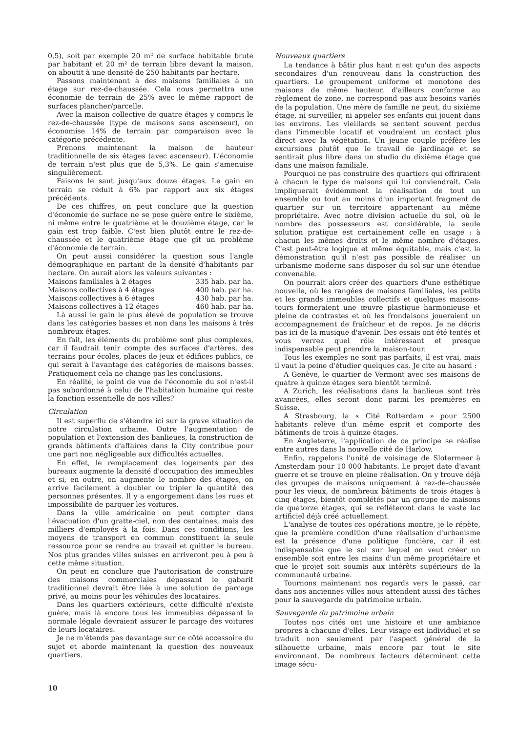0,5), soit par exemple 20 m² de surface habitable brute par habitant et 20 m² de terrain libre devant la maison, on aboutit à une densité de 250 habitants par hectare.
Passons maintenant à des maisons familiales à un étage sur rez-de-chaussée. Cela nous permettra une économie de terrain de 25% avec le même rapport de surfaces plancher/parcelle.
Avec la maison collective de quatre étages y compris le rez-de-chaussée (type de maisons sans ascenseur), on économise 14% de terrain par comparaison avec la catégorie précédente.
Prenons maintenant la maison de hauteur traditionnelle de six étages (avec ascenseur). L'économie de terrain n'est plus que de 5,3%. Le gain s'amenuise singulièrement.
Faisons le saut jusqu'aux douze étages. Le gain en terrain se réduit à 6% par rapport aux six étages précédents.
De ces chiffres, on peut conclure que la question d'économie de surface ne se pose guère entre le sixième, ni même entre le quatrième et le douzième étage, car le gain est trop faible. C'est bien plutôt entre le rez-de-chaussée et le quatrième étage que gît un problème d'économie de terrain.
On peut aussi considérer la question sous l'angle démographique en partant de la densité d'habitants par hectare. On aurait alors les valeurs suivantes :
| Maisons familiales à 2 étages | 335 hab. par ha. |
| Maisons collectives à 4 étages | 400 hab. par ha. |
| Maisons collectives à 6 étages | 430 hab. par ha. |
| Maisons collectives à 12 étages | 460 hab. par ha. |
Là aussi le gain le plus élevé de population se trouve dans les catégories basses et non dans les maisons à très nombreux étages.
En fait, les éléments du problème sont plus complexes, car il faudrait tenir compte des surfaces d'artères, des terrains pour écoles, places de jeux et édifices publics, ce qui serait à l'avantage des catégories de maisons basses. Pratiquement cela ne change pas les conclusions.
En réalité, le point de vue de l'économie du sol n'est-il pas subordonné à celui de l'habitation humaine qui reste la fonction essentielle de nos villes?
Circulation
Il est superflu de s'étendre ici sur la grave situation de notre circulation urbaine. Outre l'augmentation de population et l'extension des banlieues, la construction de grands bâtiments d'affaires dans la City contribue pour une part non négligeable aux difficultés actuelles.
En effet, le remplacement des logements par des bureaux augmente la densité d'occupation des immeubles et si, en outre, on augmente le nombre des étages, on arrive facilement à doubler ou tripler la quantité des personnes présentes. Il y a engorgement dans les rues et impossibilité de parquer les voitures.
Dans la ville américaine on peut compter dans l'évacuation d'un gratte-ciel, non des centaines, mais des milliers d'employés à la fois. Dans ces conditions, les moyens de transport en commun constituent la seule ressource pour se rendre au travail et quitter le bureau. Nos plus grandes villes suisses en arriveront peu à peu à cette même situation.
On peut en conclure que l'autorisation de construire des maisons commerciales dépassant le gabarit traditionnel devrait être liée à une solution de parcage privé, au moins pour les véhicules des locataires.
Dans les quartiers extérieurs, cette difficulté n'existe guère, mais là encore tous les immeubles dépassant la normale légale devraient assurer le parcage des voitures de leurs locataires.
Je ne m'étends pas davantage sur ce côté accessoire du sujet et aborde maintenant la question des nouveaux quartiers.
Nouveaux quartiers
La tendance à bâtir plus haut n'est qu'un des aspects secondaires d'un renouveau dans la construction des quartiers. Le groupement uniforme et monotone des maisons de même hauteur, d'ailleurs conforme au règlement de zone, ne correspond pas aux besoins variés de la population. Une mère de famille ne peut, du sixième étage, ni surveiller, ni appeler ses enfants qui jouent dans les environs. Les vieillards se sentent souvent perdus dans l'immeuble locatif et voudraient un contact plus direct avec la végétation. Un jeune couple préfère les excursions plutôt que le travail de jardinage et se sentirait plus libre dans un studio du dixième étage que dans une maison familiale.
Pourquoi ne pas construire des quartiers qui offriraient à chacun le type de maisons qui lui conviendrait. Cela impliquerait évidemment la réalisation de tout un ensemble ou tout au moins d'un important fragment de quartier sur un territoire appartenant au même propriétaire. Avec notre division actuelle du sol, où le nombre des possesseurs est considérable, la seule solution pratique est certainement celle en usage : à chacun les mêmes droits et le même nombre d'étages. C'est peut-être logique et même équitable, mais c'est la démonstration qu'il n'est pas possible de réaliser un urbanisme moderne sans disposer du sol sur une étendue convenable.
On pourrait alors créer des quartiers d'une esthétique nouvelle, où les rangées de maisons familiales, les petits et les grands immeubles collectifs et quelques maisons-tours formeraient une œuvre plastique harmonieuse et pleine de contrastes et où les frondaisons joueraient un accompagnement de fraîcheur et de repos. Je ne décris pas ici de la musique d'avenir. Des essais ont été tentés et vous verrez quel rôle intéressant et presque indispensable peut prendre la maison-tour.
Tous les exemples ne sont pas parfaits, il est vrai, mais il vaut la peine d'étudier quelques cas. Je cite au hasard :
A Genève, le quartier de Vermont avec ses maisons de quatre à quinze étages sera bientôt terminé.
A Zurich, les réalisations dans la banlieue sont très avancées, elles seront donc parmi les premières en Suisse.
A Strasbourg, la « Cité Rotterdam » pour 2500 habitants relève d'un même esprit et comporte des bâtiments de trois à quinze étages.
En Angleterre, l'application de ce principe se réalise entre autres dans la nouvelle cité de Harlow.
Enfin, rappelons l'unité de voisinage de Slotermeer à Amsterdam pour 10 000 habitants. Le projet date d'avant guerre et se trouve en pleine réalisation. On y trouve déjà des groupes de maisons uniquement à rez-de-chaussée pour les vieux, de nombreux bâtiments de trois étages à cinq étages, bientôt complétés par un groupe de maisons de quatorze étages, qui se refléteront dans le vaste lac artificiel déjà créé actuellement.
L'analyse de toutes ces opérations montre, je le répète, que la première condition d'une réalisation d'urbanisme est la présence d'une politique foncière, car il est indispensable que le sol sur lequel on veut créer un ensemble soit entre les mains d'un même propriétaire et que le projet soit soumis aux intérêts supérieurs de la communauté urbaine.
Tournons maintenant nos regards vers le passé, car dans nos anciennes villes nous attendent aussi des tâches pour la sauvegarde du patrimoine urbain.
Sauvegarde du patrimoine urbain
Toutes nos cités ont une histoire et une ambiance propres à chacune d'elles. Leur visage est individuel et se traduit non seulement par l'aspect général de la silhouette urbaine, mais encore par tout le site environnant. De nombreux facteurs déterminent cette image sécu-
10